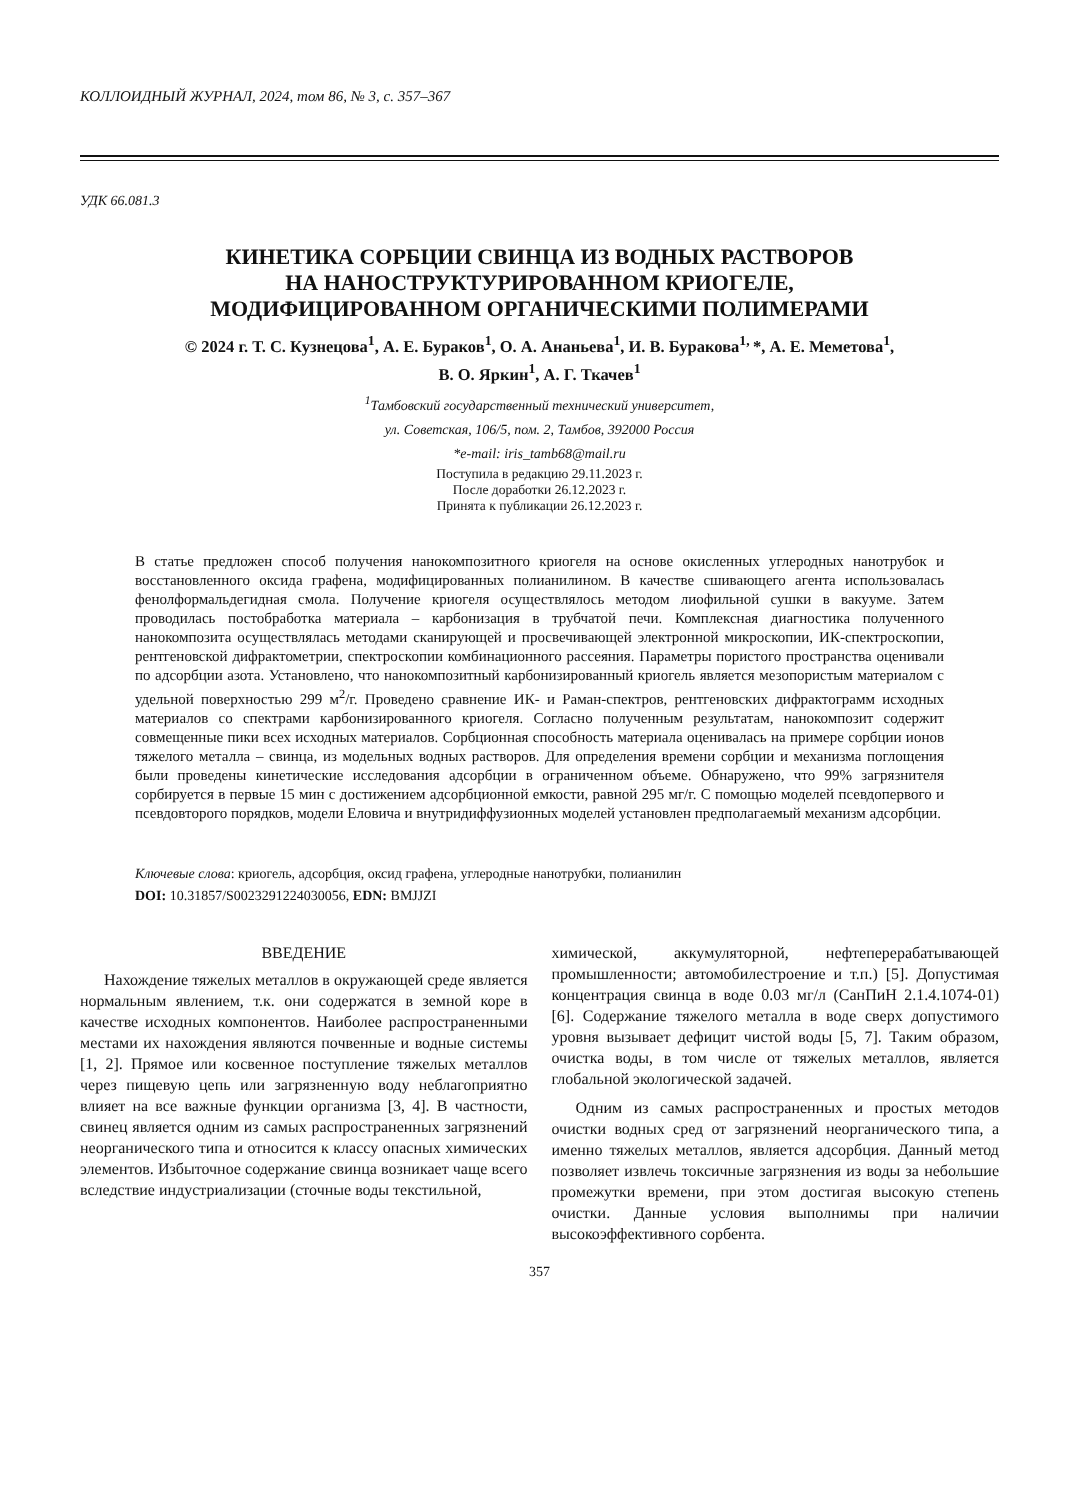КОЛЛОИДНЫЙ ЖУРНАЛ, 2024, том 86, № 3, с. 357–367
УДК 66.081.3
КИНЕТИКА СОРБЦИИ СВИНЦА ИЗ ВОДНЫХ РАСТВОРОВ
НА НАНОСТРУКТУРИРОВАННОМ КРИОГЕЛЕ,
МОДИФИЦИРОВАННОМ ОРГАНИЧЕСКИМИ ПОЛИМЕРАМИ
© 2024 г. Т. С. Кузнецова<sup>1</sup>, А. Е. Бураков<sup>1</sup>, О. А. Ананьева<sup>1</sup>, И. В. Буракова<sup>1,</sup>*, А. Е. Меметова<sup>1</sup>,
В. О. Яркин<sup>1</sup>, А. Г. Ткачев<sup>1</sup>
<sup>1</sup> Тамбовский государственный технический университет,
ул. Советская, 106/5, пом. 2, Тамбов, 392000 Россия
*e-mail: iris_tamb68@mail.ru
Поступила в редакцию 29.11.2023 г.
После доработки 26.12.2023 г.
Принята к публикации 26.12.2023 г.
В статье предложен способ получения нанокомпозитного криогеля на основе окисленных углеродных нанотрубок и восстановленного оксида графена, модифицированных полианилином. В качестве сшивающего агента использовалась фенолформальдегидная смола. Получение криогеля осуществлялось методом лиофильной сушки в вакууме. Затем проводилась постобработка материала – карбонизация в трубчатой печи. Комплексная диагностика полученного нанокомпозита осуществлялась методами сканирующей и просвечивающей электронной микроскопии, ИК-спектроскопии, рентгеновской дифрактометрии, спектроскопии комбинационного рассеяния. Параметры пористого пространства оценивали по адсорбции азота. Установлено, что нанокомпозитный карбонизированный криогель является мезопористым материалом с удельной поверхностью 299 м<sup>2</sup>/г. Проведено сравнение ИК- и Раман-спектров, рентгеновских дифрактограмм исходных материалов со спектрами карбонизированного криогеля. Согласно полученным результатам, нанокомпозит содержит совмещенные пики всех исходных материалов. Сорбционная способность материала оценивалась на примере сорбции ионов тяжелого металла – свинца, из модельных водных растворов. Для определения времени сорбции и механизма поглощения были проведены кинетические исследования адсорбции в ограниченном объеме. Обнаружено, что 99% загрязнителя сорбируется в первые 15 мин с достижением адсорбционной емкости, равной 295 мг/г. С помощью моделей псевдопервого и псевдовторого порядков, модели Еловича и внутридиффузионных моделей установлен предполагаемый механизм адсорбции.
Ключевые слова: криогель, адсорбция, оксид графена, углеродные нанотрубки, полианилин
DOI: 10.31857/S0023291224030056, EDN: BMJJZI
ВВЕДЕНИЕ
Нахождение тяжелых металлов в окружающей среде является нормальным явлением, т.к. они содержатся в земной коре в качестве исходных компонентов. Наиболее распространенными местами их нахождения являются почвенные и водные системы [1, 2]. Прямое или косвенное поступление тяжелых металлов через пищевую цепь или загрязненную воду неблагоприятно влияет на все важные функции организма [3, 4]. В частности, свинец является одним из самых распространенных загрязнений неорганического типа и относится к классу опасных химических элементов. Избыточное содержание свинца возникает чаще всего вследствие индустриализации (сточные воды текстильной,
химической, аккумуляторной, нефтеперерабатывающей промышленности; автомобилестроение и т.п.) [5]. Допустимая концентрация свинца в воде 0.03 мг/л (СанПиН 2.1.4.1074-01) [6]. Содержание тяжелого металла в воде сверх допустимого уровня вызывает дефицит чистой воды [5, 7]. Таким образом, очистка воды, в том числе от тяжелых металлов, является глобальной экологической задачей.
Одним из самых распространенных и простых методов очистки водных сред от загрязнений неорганического типа, а именно тяжелых металлов, является адсорбция. Данный метод позволяет извлечь токсичные загрязнения из воды за небольшие промежутки времени, при этом достигая высокую степень очистки. Данные условия выполнимы при наличии высокоэффективного сорбента.
357